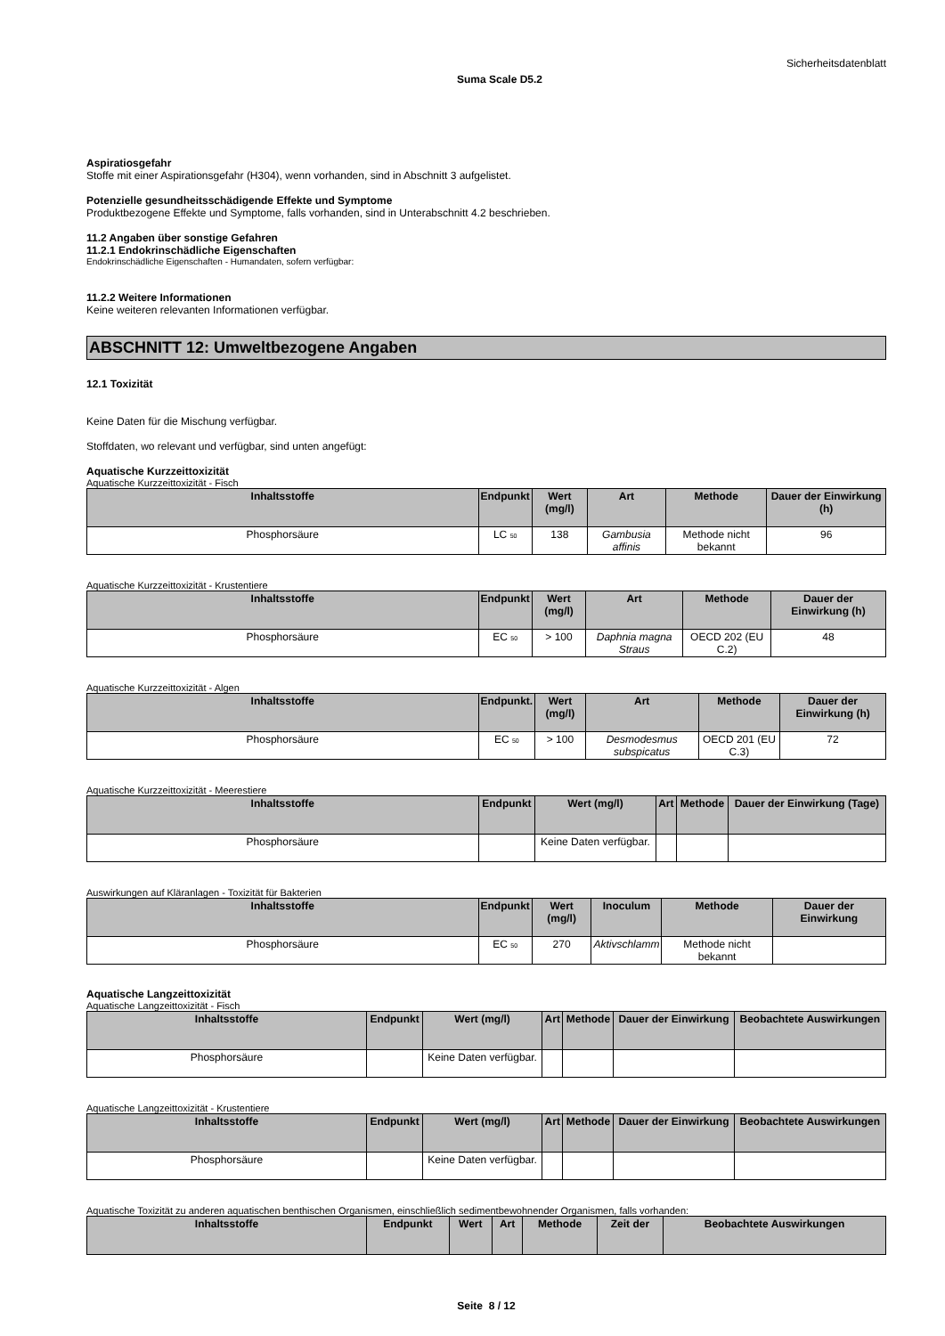Sicherheitsdatenblatt
Suma Scale D5.2
Aspiratiosgefahr
Stoffe mit einer Aspirationsgefahr (H304), wenn vorhanden, sind in Abschnitt 3 aufgelistet.
Potenzielle gesundheitsschädigende Effekte und Symptome
Produktbezogene Effekte und Symptome, falls vorhanden, sind in Unterabschnitt 4.2 beschrieben.
11.2 Angaben über sonstige Gefahren
11.2.1 Endokrinschädliche Eigenschaften
Endokrinschädliche Eigenschaften - Humandaten, sofern verfügbar:
11.2.2 Weitere Informationen
Keine weiteren relevanten Informationen verfügbar.
ABSCHNITT 12: Umweltbezogene Angaben
12.1 Toxizität
Keine Daten für die Mischung verfügbar.
Stoffdaten, wo relevant und verfügbar, sind unten angefügt:
Aquatische Kurzzeittoxizität
Aquatische Kurzzeittoxizität - Fisch
| Inhaltsstoffe | Endpunkt | Wert (mg/l) | Art | Methode | Dauer der Einwirkung (h) |
| --- | --- | --- | --- | --- | --- |
| Phosphorsäure | LC 50 | 138 | Gambusia affinis | Methode nicht bekannt | 96 |
Aquatische Kurzzeittoxizität - Krustentiere
| Inhaltsstoffe | Endpunkt | Wert (mg/l) | Art | Methode | Dauer der Einwirkung (h) |
| --- | --- | --- | --- | --- | --- |
| Phosphorsäure | EC 50 | > 100 | Daphnia magna Straus | OECD 202 (EU C.2) | 48 |
Aquatische Kurzzeittoxizität - Algen
| Inhaltsstoffe | Endpunkt. | Wert (mg/l) | Art | Methode | Dauer der Einwirkung (h) |
| --- | --- | --- | --- | --- | --- |
| Phosphorsäure | EC 50 | > 100 | Desmodesmus subspicatus | OECD 201 (EU C.3) | 72 |
Aquatische Kurzzeittoxizität - Meerestiere
| Inhaltsstoffe | Endpunkt | Wert (mg/l) | Art | Methode | Dauer der Einwirkung (Tage) |
| --- | --- | --- | --- | --- | --- |
| Phosphorsäure | | Keine Daten verfügbar. | | | |
Auswirkungen auf Kläranlagen - Toxizität für Bakterien
| Inhaltsstoffe | Endpunkt | Wert (mg/l) | Inoculum | Methode | Dauer der Einwirkung |
| --- | --- | --- | --- | --- | --- |
| Phosphorsäure | EC 50 | 270 | Aktivschlamm | Methode nicht bekannt | |
Aquatische Langzeittoxizität
Aquatische Langzeittoxizität - Fisch
| Inhaltsstoffe | Endpunkt | Wert (mg/l) | Art | Methode | Dauer der Einwirkung | Beobachtete Auswirkungen |
| --- | --- | --- | --- | --- | --- | --- |
| Phosphorsäure | | Keine Daten verfügbar. | | | | |
Aquatische Langzeittoxizität - Krustentiere
| Inhaltsstoffe | Endpunkt | Wert (mg/l) | Art | Methode | Dauer der Einwirkung | Beobachtete Auswirkungen |
| --- | --- | --- | --- | --- | --- | --- |
| Phosphorsäure | | Keine Daten verfügbar. | | | | |
Aquatische Toxizität zu anderen aquatischen benthischen Organismen, einschließlich sedimentbewohnender Organismen, falls vorhanden:
| Inhaltsstoffe | Endpunkt | Wert | Art | Methode | Zeit der | Beobachtete Auswirkungen |
| --- | --- | --- | --- | --- | --- | --- |
Seite 8 / 12